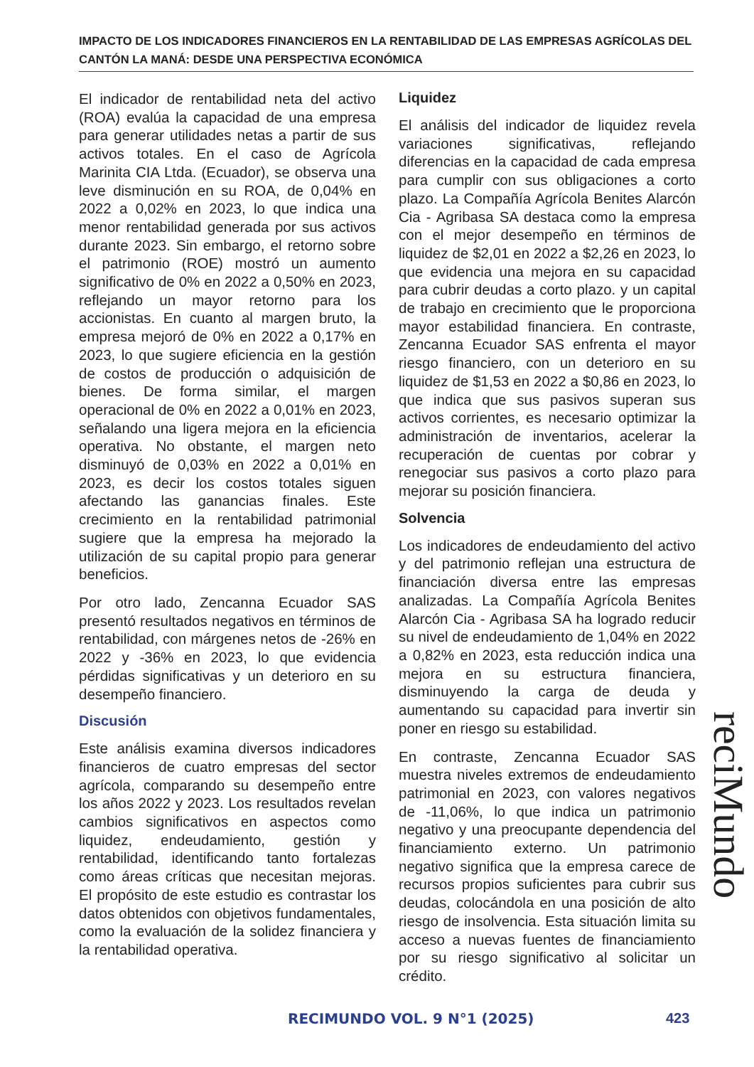IMPACTO DE LOS INDICADORES FINANCIEROS EN LA RENTABILIDAD DE LAS EMPRESAS AGRÍCOLAS DEL CANTÓN LA MANÁ: DESDE UNA PERSPECTIVA ECONÓMICA
El indicador de rentabilidad neta del activo (ROA) evalúa la capacidad de una empresa para generar utilidades netas a partir de sus activos totales. En el caso de Agrícola Marinita CIA Ltda. (Ecuador), se observa una leve disminución en su ROA, de 0,04% en 2022 a 0,02% en 2023, lo que indica una menor rentabilidad generada por sus activos durante 2023. Sin embargo, el retorno sobre el patrimonio (ROE) mostró un aumento significativo de 0% en 2022 a 0,50% en 2023, reflejando un mayor retorno para los accionistas. En cuanto al margen bruto, la empresa mejoró de 0% en 2022 a 0,17% en 2023, lo que sugiere eficiencia en la gestión de costos de producción o adquisición de bienes. De forma similar, el margen operacional de 0% en 2022 a 0,01% en 2023, señalando una ligera mejora en la eficiencia operativa. No obstante, el margen neto disminuyó de 0,03% en 2022 a 0,01% en 2023, es decir los costos totales siguen afectando las ganancias finales. Este crecimiento en la rentabilidad patrimonial sugiere que la empresa ha mejorado la utilización de su capital propio para generar beneficios.
Por otro lado, Zencanna Ecuador SAS presentó resultados negativos en términos de rentabilidad, con márgenes netos de -26% en 2022 y -36% en 2023, lo que evidencia pérdidas significativas y un deterioro en su desempeño financiero.
Discusión
Este análisis examina diversos indicadores financieros de cuatro empresas del sector agrícola, comparando su desempeño entre los años 2022 y 2023. Los resultados revelan cambios significativos en aspectos como liquidez, endeudamiento, gestión y rentabilidad, identificando tanto fortalezas como áreas críticas que necesitan mejoras. El propósito de este estudio es contrastar los datos obtenidos con objetivos fundamentales, como la evaluación de la solidez financiera y la rentabilidad operativa.
Liquidez
El análisis del indicador de liquidez revela variaciones significativas, reflejando diferencias en la capacidad de cada empresa para cumplir con sus obligaciones a corto plazo. La Compañía Agrícola Benites Alarcón Cia - Agribasa SA destaca como la empresa con el mejor desempeño en términos de liquidez de $2,01 en 2022 a $2,26 en 2023, lo que evidencia una mejora en su capacidad para cubrir deudas a corto plazo. y un capital de trabajo en crecimiento que le proporciona mayor estabilidad financiera. En contraste, Zencanna Ecuador SAS enfrenta el mayor riesgo financiero, con un deterioro en su liquidez de $1,53 en 2022 a $0,86 en 2023, lo que indica que sus pasivos superan sus activos corrientes, es necesario optimizar la administración de inventarios, acelerar la recuperación de cuentas por cobrar y renegociar sus pasivos a corto plazo para mejorar su posición financiera.
Solvencia
Los indicadores de endeudamiento del activo y del patrimonio reflejan una estructura de financiación diversa entre las empresas analizadas. La Compañía Agrícola Benites Alarcón Cia - Agribasa SA ha logrado reducir su nivel de endeudamiento de 1,04% en 2022 a 0,82% en 2023, esta reducción indica una mejora en su estructura financiera, disminuyendo la carga de deuda y aumentando su capacidad para invertir sin poner en riesgo su estabilidad.
En contraste, Zencanna Ecuador SAS muestra niveles extremos de endeudamiento patrimonial en 2023, con valores negativos de -11,06%, lo que indica un patrimonio negativo y una preocupante dependencia del financiamiento externo. Un patrimonio negativo significa que la empresa carece de recursos propios suficientes para cubrir sus deudas, colocándola en una posición de alto riesgo de insolvencia. Esta situación limita su acceso a nuevas fuentes de financiamiento por su riesgo significativo al solicitar un crédito.
reciMundo
RECIMUNDO VOL. 9 N°1 (2025) 423